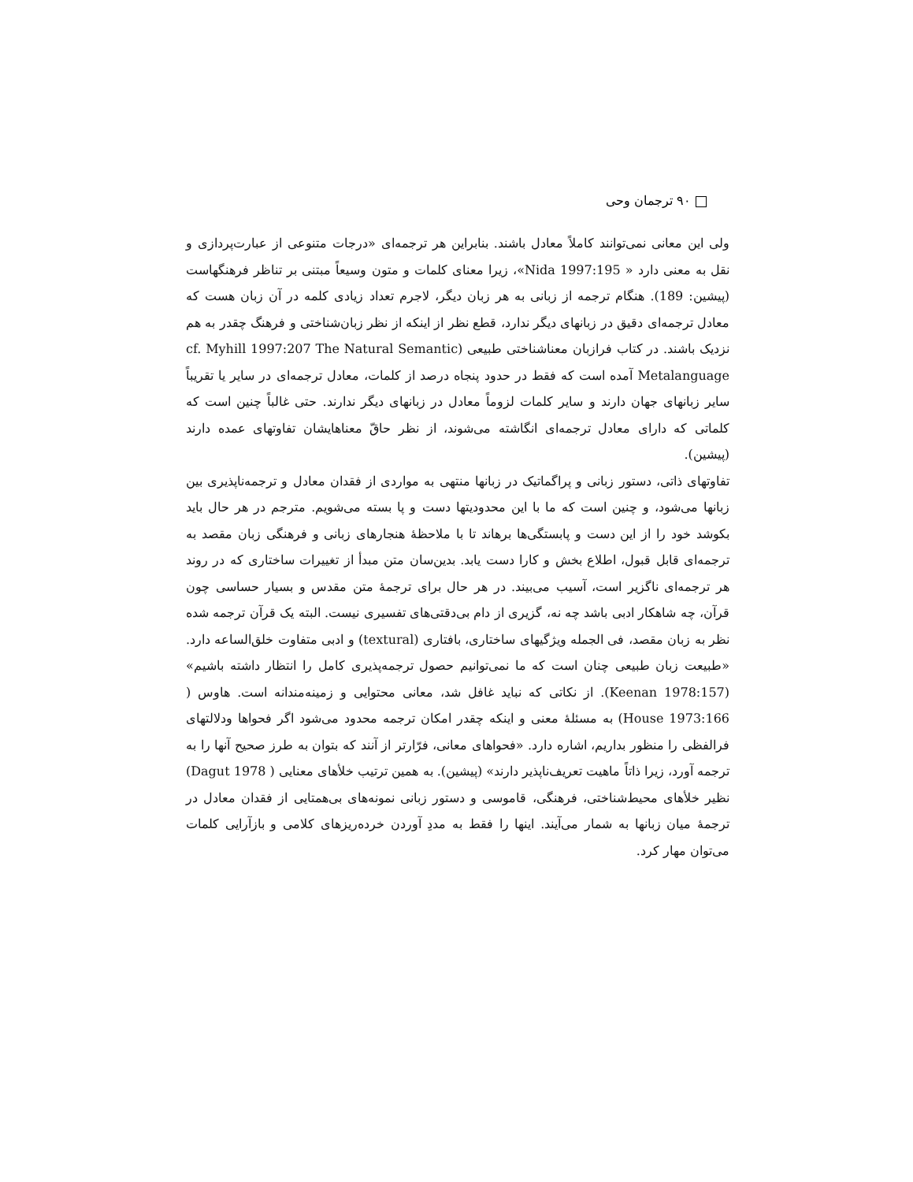۹۰ ترجمان وحی
ولی این معانی نمی‌توانند کاملاً معادل باشند. بنابراین هر ترجمه‌ای «درجات متنوعی از عبارت‌پردازی و نقل به معنی دارد « Nida 1997:195»، زیرا معنای کلمات و متون وسیعاً مبتنی بر تناظر فرهنگهاست (پیشین: 189). هنگام ترجمه از زبانی به هر زبان دیگر، لاجرم تعداد زیادی کلمه در آن زبان هست که معادل ترجمه‌ای دقیق در زبانهای دیگر ندارد، قطع نظر از اینکه از نظر زبان‌شناختی و فرهنگ چقدر به هم نزدیک باشند. در کتاب فرازبان معناشناختی طبیعی (cf. Myhill 1997:207 The Natural Semantic Metalanguage آمده است که فقط در حدود پنجاه درصد از کلمات، معادل ترجمه‌ای در سایر یا تقریباً سایر زبانهای جهان دارند و سایر کلمات لزوماً معادل در زبانهای دیگر ندارند. حتی غالباً چنین است که کلماتی که دارای معادل ترجمه‌ای انگاشته می‌شوند، از نظر حاقّ معناهایشان تفاوتهای عمده دارند (پیشین).
تفاوتهای ذاتی، دستور زبانی و پراگماتیک در زبانها منتهی به مواردی از فقدان معادل و ترجمه‌ناپذیری بین زبانها می‌شود، و چنین است که ما با این محدودیتها دست و پا بسته می‌شویم. مترجم در هر حال باید بکوشد خود را از این دست و پابستگی‌ها برهاند تا با ملاحظهٔ هنجارهای زبانی و فرهنگی زبان مقصد به ترجمه‌ای قابل قبول، اطلاع بخش و کارا دست یابد. بدین‌سان متن مبدأ از تغییرات ساختاری که در روند هر ترجمه‌ای ناگزیر است، آسیب می‌بیند. در هر حال برای ترجمهٔ متن مقدس و بسیار حساسی چون قرآن، چه شاهکار ادبی باشد چه نه، گزیری از دام بی‌دقتی‌های تفسیری نیست. البته یک قرآن ترجمه شده نظر به زبان مقصد، فی الجمله ویژگیهای ساختاری، بافتاری (textural) و ادبی متفاوت خلق‌الساعه دارد. «طبیعت زبان طبیعی چنان است که ما نمی‌توانیم حصول ترجمه‌پذیری کامل را انتظار داشته باشیم» (Keenan 1978:157). از نکاتی که نباید غافل شد، معانی محتوایی و زمینه‌مندانه است. هاوس ( House 1973:166) به مسئلهٔ معنی و اینکه چقدر امکان ترجمه محدود می‌شود اگر فحواها ودلالتهای فرالفظی را منظور بداریم، اشاره دارد. «فحواهای معانی، فرّارتر از آنند که بتوان به طرز صحیح آنها را به ترجمه آورد، زیرا ذاتاً ماهیت تعریف‌ناپذیر دارند» (پیشین). به همین ترتیب خلأهای معنایی ( Dagut 1978) نظیر خلأهای محیط‌شناختی، فرهنگی، قاموسی و دستور زبانی نمونه‌های بی‌همتایی از فقدان معادل در ترجمهٔ میان زبانها به شمار می‌آیند. اینها را فقط به مددِ آوردن خرده‌ریزهای کلامی و بازآرایی کلمات می‌توان مهار کرد.